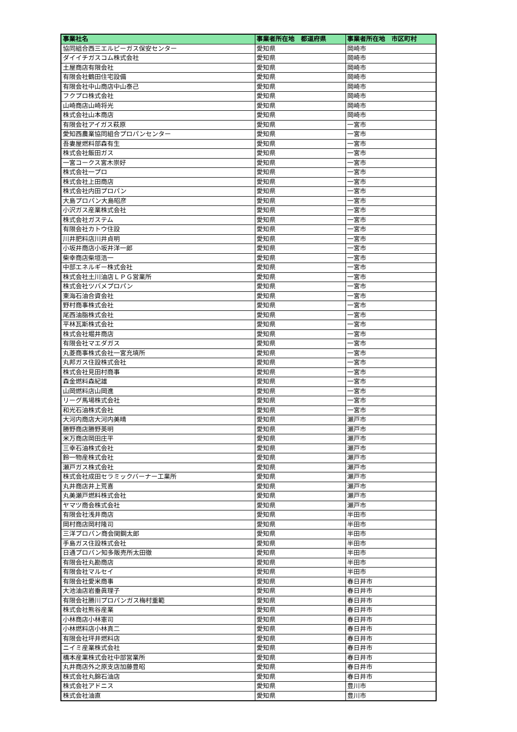| 事業社名 | 事業者所在地 都道府県 | 事業者所在地 市区町村 |
| --- | --- | --- |
| 協同組合西三エルピーガス保安センター | 愛知県 | 岡崎市 |
| ダイイチガスコム株式会社 | 愛知県 | 岡崎市 |
| 土屋商店有限会社 | 愛知県 | 岡崎市 |
| 有限会社鶴田住宅設備 | 愛知県 | 岡崎市 |
| 有限会社中山商店中山泰己 | 愛知県 | 岡崎市 |
| フクプロ株式会社 | 愛知県 | 岡崎市 |
| 山崎商店山崎将光 | 愛知県 | 岡崎市 |
| 株式会社山本商店 | 愛知県 | 岡崎市 |
| 有限会社アイガス萩原 | 愛知県 | 一宮市 |
| 愛知西農業協同組合プロパンセンター | 愛知県 | 一宮市 |
| 吾妻屋燃料部森有生 | 愛知県 | 一宮市 |
| 株式会社飯田ガス | 愛知県 | 一宮市 |
| 一宮コークス宮木崇好 | 愛知県 | 一宮市 |
| 株式会社一プロ | 愛知県 | 一宮市 |
| 株式会社上田商店 | 愛知県 | 一宮市 |
| 株式会社内田プロパン | 愛知県 | 一宮市 |
| 大島プロパン大島昭彦 | 愛知県 | 一宮市 |
| 小沢ガス産業株式会社 | 愛知県 | 一宮市 |
| 株式会社ガステム | 愛知県 | 一宮市 |
| 有限会社カトウ住設 | 愛知県 | 一宮市 |
| 川井肥料店川井貞明 | 愛知県 | 一宮市 |
| 小坂井商店小坂井洋一郎 | 愛知県 | 一宮市 |
| 柴幸商店柴垣浩一 | 愛知県 | 一宮市 |
| 中部エネルギー株式会社 | 愛知県 | 一宮市 |
| 株式会社土川油店ＬＰＧ営業所 | 愛知県 | 一宮市 |
| 株式会社ツバメプロパン | 愛知県 | 一宮市 |
| 東海石油合資会社 | 愛知県 | 一宮市 |
| 野村商事株式会社 | 愛知県 | 一宮市 |
| 尾西油脂株式会社 | 愛知県 | 一宮市 |
| 平林瓦斯株式会社 | 愛知県 | 一宮市 |
| 株式会社堀井商店 | 愛知県 | 一宮市 |
| 有限会社マエダガス | 愛知県 | 一宮市 |
| 丸菱商事株式会社一宮充填所 | 愛知県 | 一宮市 |
| 丸邦ガス住設株式会社 | 愛知県 | 一宮市 |
| 株式会社見田村商事 | 愛知県 | 一宮市 |
| 森金燃料森紀雄 | 愛知県 | 一宮市 |
| 山岡燃料店山岡進 | 愛知県 | 一宮市 |
| リーグ馬場株式会社 | 愛知県 | 一宮市 |
| 和光石油株式会社 | 愛知県 | 一宮市 |
| 大河内商店大河内美晴 | 愛知県 | 瀬戸市 |
| 勝野商店勝野英明 | 愛知県 | 瀬戸市 |
| 米万商店岡田庄平 | 愛知県 | 瀬戸市 |
| 三幸石油株式会社 | 愛知県 | 瀬戸市 |
| 鈴一物産株式会社 | 愛知県 | 瀬戸市 |
| 瀬戸ガス株式会社 | 愛知県 | 瀬戸市 |
| 株式会社成田セラミックバーナー工業所 | 愛知県 | 瀬戸市 |
| 丸井商店井上荒喜 | 愛知県 | 瀬戸市 |
| 丸美瀬戸燃料株式会社 | 愛知県 | 瀬戸市 |
| ヤマツ商会株式会社 | 愛知県 | 瀬戸市 |
| 有限会社浅井商店 | 愛知県 | 半田市 |
| 岡村商店岡村隆司 | 愛知県 | 半田市 |
| 三洋プロパン商会関鋼太郎 | 愛知県 | 半田市 |
| 手島ガス住設株式会社 | 愛知県 | 半田市 |
| 日通プロパン知多販売所太田徹 | 愛知県 | 半田市 |
| 有限会社丸勘商店 | 愛知県 | 半田市 |
| 有限会社マルセイ | 愛知県 | 半田市 |
| 有限会社愛米商事 | 愛知県 | 春日井市 |
| 大池油店岩垂眞理子 | 愛知県 | 春日井市 |
| 有限会社勝川プロパンガス梅村重範 | 愛知県 | 春日井市 |
| 株式会社熊谷産業 | 愛知県 | 春日井市 |
| 小林商店小林憲司 | 愛知県 | 春日井市 |
| 小林燃料店小林真二 | 愛知県 | 春日井市 |
| 有限会社坪井燃料店 | 愛知県 | 春日井市 |
| ニイミ産業株式会社 | 愛知県 | 春日井市 |
| 橋本産業株式会社中部営業所 | 愛知県 | 春日井市 |
| 丸井商店外之原支店加藤豊昭 | 愛知県 | 春日井市 |
| 株式会社丸錦石油店 | 愛知県 | 春日井市 |
| 株式会社アドニス | 愛知県 | 豊川市 |
| 株式会社油直 | 愛知県 | 豊川市 |